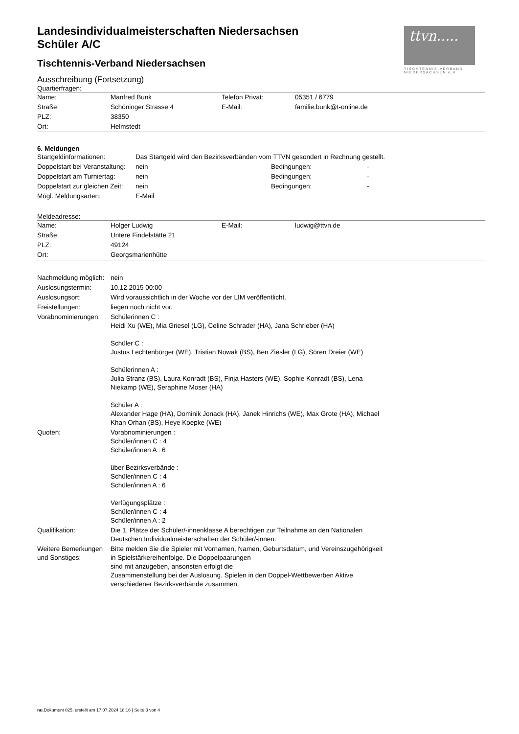ttvn.....
TISCHTENNIS-VERBAND
NIEDERSACHSEN e.V.
Landesindividualmeisterschaften Niedersachsen
Schüler A/C
Tischtennis-Verband Niedersachsen
Ausschreibung (Fortsetzung)
Quartierfragen:
| Name: | Manfred Bunk | Telefon Privat: | 05351 / 6779 |
| Straße: | Schöninger Strasse 4 | E-Mail: | familie.bunk@t-online.de |
| PLZ: | 38350 | | |
| Ort: | Helmstedt | | |
6. Meldungen
| Startgeldinformationen: | Das Startgeld wird den Bezirksverbänden vom TTVN gesondert in Rechnung gestellt. | | |
| Doppelstart bei Veranstaltung: | nein | Bedingungen: | - |
| Doppelstart am Turniertag: | nein | Bedingungen: | - |
| Doppelstart zur gleichen Zeit: | nein | Bedingungen: | - |
| Mögl. Meldungsarten: | E-Mail | | |
Meldeadresse:
| Name: | Holger Ludwig | E-Mail: | ludwig@ttvn.de |
| Straße: | Untere Findelstätte 21 | | |
| PLZ: | 49124 | | |
| Ort: | Georgsmarienhütte | | |
| Nachmeldung möglich: | nein |
| Auslosungstermin: | 10.12.2015 00:00 |
| Auslosungsort: | Wird voraussichtlich in der Woche vor der LIM veröffentlicht. |
| Freistellungen: | liegen noch nicht vor. |
| Vorabnominierungen: | Schülerinnen C : Heidi Xu (WE), Mia Griesel (LG), Celine Schrader (HA), Jana Schrieber (HA) Schüler C : Justus Lechtenbörger (WE), Tristian Nowak (BS), Ben Ziesler (LG), Sören Dreier (WE) Schülerinnen A : Julia Stranz (BS), Laura Konradt (BS), Finja Hasters (WE), Sophie Konradt (BS), Lena Niekamp (WE), Seraphine Moser (HA) Schüler A : Alexander Hage (HA), Dominik Jonack (HA), Janek Hinrichs (WE), Max Grote (HA), Michael Khan Orhan (BS), Heye Koepke (WE) |
| Quoten: | Vorabnominierungen : Schüler/innen C : 4 Schüler/innen A : 6 über Bezirksverbände : Schüler/innen C : 4 Schüler/innen A : 6 Verfügungsplätze : Schüler/innen C : 4 Schüler/innen A : 2 |
| Qualifikation: | Die 1. Plätze der Schüler/-innenklasse A berechtigen zur Teilnahme an den Nationalen Deutschen Individualmeisterschaften der Schüler/-innen. |
| Weitere Bemerkungen und Sonstiges: | Bitte melden Sie die Spieler mit Vornamen, Namen, Geburtsdatum, und Vereinszugehörigkeit in Spielstärkereihenfolge. Die Doppelpaarungen sind mit anzugeben, ansonsten erfolgt die Zusammenstellung bei der Auslosung. Spielen in den Doppel-Wettbewerben Aktive verschiedener Bezirksverbände zusammen, |
nu.Dokument 025, erstellt am 17.07.2024 18:16 | Seite 3 von 4